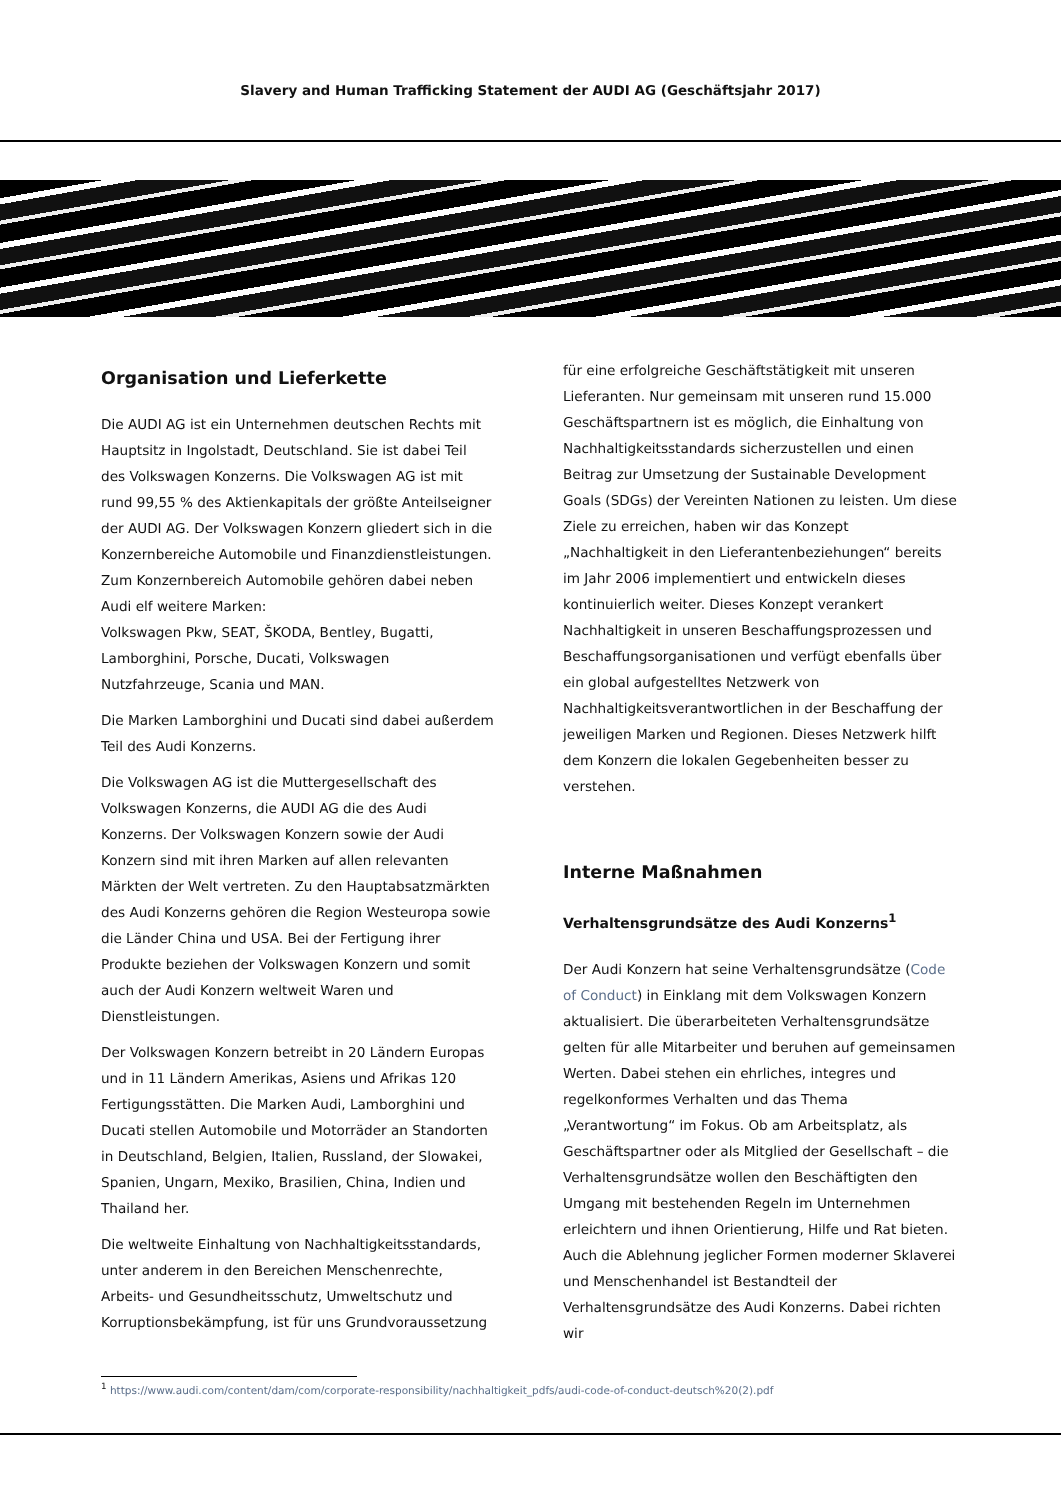Slavery and Human Trafficking Statement der AUDI AG (Geschäftsjahr 2017)
Organisation und Lieferkette
Die AUDI AG ist ein Unternehmen deutschen Rechts mit Hauptsitz in Ingolstadt, Deutschland. Sie ist dabei Teil des Volkswagen Konzerns. Die Volkswagen AG ist mit rund 99,55 % des Aktienkapitals der größte Anteilseigner der AUDI AG. Der Volkswagen Konzern gliedert sich in die Konzernbereiche Automobile und Finanzdienstleistungen. Zum Konzernbereich Automobile gehören dabei neben Audi elf weitere Marken:
Volkswagen Pkw, SEAT, ŠKODA, Bentley, Bugatti, Lamborghini, Porsche, Ducati, Volkswagen Nutzfahrzeuge, Scania und MAN.
Die Marken Lamborghini und Ducati sind dabei außerdem Teil des Audi Konzerns.
Die Volkswagen AG ist die Muttergesellschaft des Volkswagen Konzerns, die AUDI AG die des Audi Konzerns. Der Volkswagen Konzern sowie der Audi Konzern sind mit ihren Marken auf allen relevanten Märkten der Welt vertreten. Zu den Hauptabsatzmärkten des Audi Konzerns gehören die Region Westeuropa sowie die Länder China und USA. Bei der Fertigung ihrer Produkte beziehen der Volkswagen Konzern und somit auch der Audi Konzern weltweit Waren und Dienstleistungen.
Der Volkswagen Konzern betreibt in 20 Ländern Europas und in 11 Ländern Amerikas, Asiens und Afrikas 120 Fertigungsstätten. Die Marken Audi, Lamborghini und Ducati stellen Automobile und Motorräder an Standorten in Deutschland, Belgien, Italien, Russland, der Slowakei, Spanien, Ungarn, Mexiko, Brasilien, China, Indien und Thailand her.
Die weltweite Einhaltung von Nachhaltigkeitsstandards, unter anderem in den Bereichen Menschenrechte, Arbeits- und Gesundheitsschutz, Umweltschutz und Korruptionsbekämpfung, ist für uns Grundvoraussetzung
für eine erfolgreiche Geschäftstätigkeit mit unseren Lieferanten. Nur gemeinsam mit unseren rund 15.000 Geschäftspartnern ist es möglich, die Einhaltung von Nachhaltigkeitsstandards sicherzustellen und einen Beitrag zur Umsetzung der Sustainable Development Goals (SDGs) der Vereinten Nationen zu leisten. Um diese Ziele zu erreichen, haben wir das Konzept „Nachhaltigkeit in den Lieferantenbeziehungen“ bereits im Jahr 2006 implementiert und entwickeln dieses kontinuierlich weiter. Dieses Konzept verankert Nachhaltigkeit in unseren Beschaffungsprozessen und Beschaffungsorganisationen und verfügt ebenfalls über ein global aufgestelltes Netzwerk von Nachhaltigkeitsverantwortlichen in der Beschaffung der jeweiligen Marken und Regionen. Dieses Netzwerk hilft dem Konzern die lokalen Gegebenheiten besser zu verstehen.
Interne Maßnahmen
Verhaltensgrundsätze des Audi Konzerns<sup>1</sup>
Der Audi Konzern hat seine Verhaltensgrundsätze (Code of Conduct) in Einklang mit dem Volkswagen Konzern aktualisiert. Die überarbeiteten Verhaltensgrundsätze gelten für alle Mitarbeiter und beruhen auf gemeinsamen Werten. Dabei stehen ein ehrliches, integres und regelkonformes Verhalten und das Thema „Verantwortung“ im Fokus. Ob am Arbeitsplatz, als Geschäftspartner oder als Mitglied der Gesellschaft – die Verhaltensgrundsätze wollen den Beschäftigten den Umgang mit bestehenden Regeln im Unternehmen erleichtern und ihnen Orientierung, Hilfe und Rat bieten. Auch die Ablehnung jeglicher Formen moderner Sklaverei und Menschenhandel ist Bestandteil der Verhaltensgrundsätze des Audi Konzerns. Dabei richten wir
<sup>1</sup> https://www.audi.com/content/dam/com/corporate-responsibility/nachhaltigkeit_pdfs/audi-code-of-conduct-deutsch%20(2).pdf